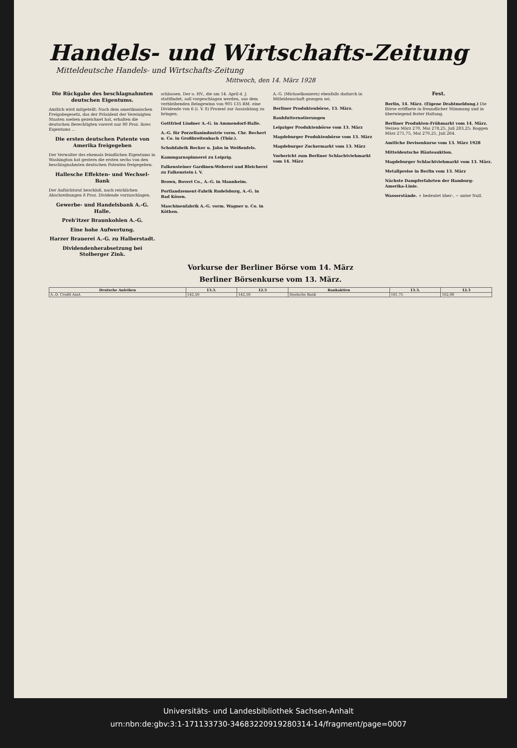Handels- und Wirtschafts-Zeitung
Mitteldeutsche Handels- und Wirtschafts-Zeitung
Mittwoch, den 14. März 1928
Die Rückgabe des beschlagnahmten deutschen Eigentums.
Amtlich wird mitgeteilt: Nach dem amerikanischen Freigabegesetz, das der Präsident der Vereinigten Staaten soeben gezeichnet hat, erhalten die deutschen Berechtigten vorerst nur 80 Proz. ihres Eigentums ...
Die ersten deutschen Patente von Amerika freigegeben
Der Verwalter des ehemals feindlichen Eigentums in Washington hat gestern die ersten sechs von den beschlagnahmten deutschen Patenten freigegeben.
Hallesche Effekten- und Wechsel-Bank
Der Aufsichtsrat beschloß, nach reichlichen Abschreibungen 8 Proz. Dividende vorzuschlagen.
Gewerbe- und Handelsbank A.-G. Halle.
Preh'itzer Braunkohlen A.-G.
Eine hohe Aufwertung.
Harzer Brauerei A.-G. zu Halberstadt.
Dividendenherabsetzung bei Stolberger Zink.
schlossen. Der o. HV., die am 14. April d. J. stattfindet, soll vorgeschlagen werden, aus dem verbleibenden Reingewinn von 905 135 RM. eine Dividende von 6 (i. V. 8) Prozent zur Auszahlung zu bringen.
Gottfried Lindner A.-G. in Ammendorf-Halle.
A.-G. für Porzellanindustrie vorm. Chr. Bechert u. Co. in Großbreitenbach (Thür.).
Schuhfabrik Becker u. Jahn in Weißenfels.
Kammgarnspinnerei zu Leipzig.
Falkensteiner Gardinen-Weberei und Bleicherei zu Falkenstein i. V.
Brown, Boveri Co., A.-G. in Mannheim.
Portlandzement-Fabrik Rudelsburg, A.-G. in Bad Kösen.
Maschinenfabrik A.-G. vorm. Wagner u. Co. in Köthen.
A.-G. (Michaelkonzern) ebenfalls dadurch in Mitleidenschaft gezogen sei.
Berliner Produktenbörse, 13. März.
Rauhfutternotierungen
Leipziger Produktenbörse vom 13. März
Magdeburger Produktenbörse vom 13. März
Magdeburger Zuckermarkt vom 13. März
Vorbericht zum Berliner Schlachtviehmarkt vom 14. März
Fest.
Berlin, 14. März. (Eigene Drahtmeldung.) Die Börse eröffnete in freundlicher Stimmung und in überwiegend fester Haltung.
Berliner Produkten-Frühmarkt vom 14. März. Weizen März 270, Mai 278,25, Juli 283,25; Roggen März 271,75, Mai 270,25, Juli 264.
Amtliche Devisenkurse vom 13. März 1928
Mitteldeutsche Häuteauktion.
Magdeburger Schlachtviehmarkt vom 13. März.
Metallpreise in Berlin vom 13. März
Nächste Dampferfahrten der Hamburg-Amerika-Linie.
Wasserstände. + bedeutet über-, − unter Null.
Vorkurse der Berliner Börse vom 14. März
Berliner Börsenkurse vom 13. März.
| Deutsche Anleihen | 13.3. | 12.3 | Bankaktien | 13.3. | 12.3 |
| --- | --- | --- | --- | --- | --- |
| A.-D. Credit Anst. | 142,50 | 142,50 | Deutsche Bank | 161,75 | 162,00 |
Universitäts- und Landesbibliothek Sachsen-Anhalt
urn:nbn:de:gbv:3:1-171133730-34683220919280314-14/fragment/page=0007